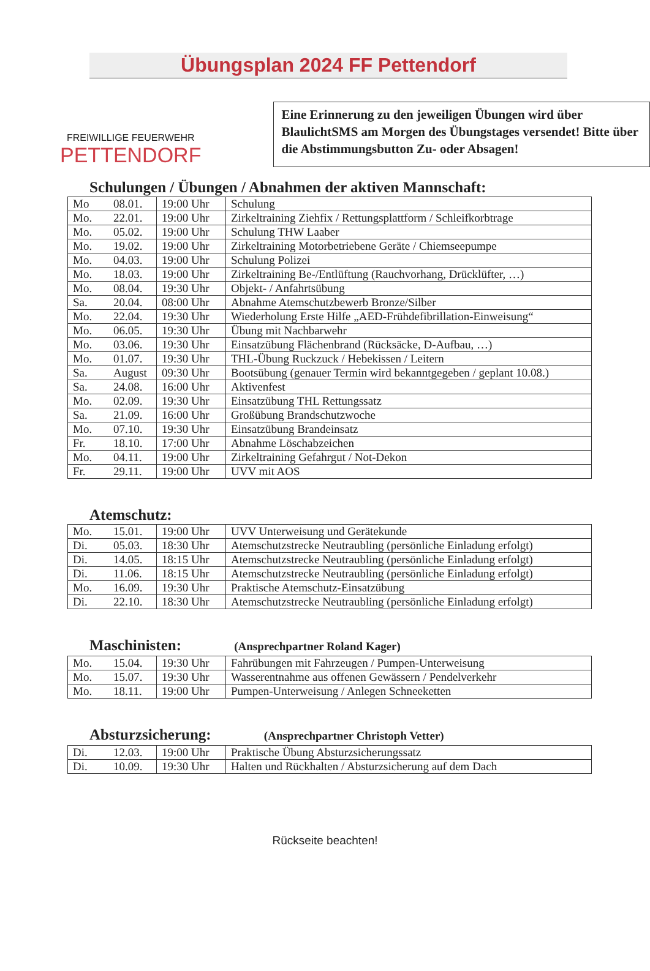Übungsplan 2024 FF Pettendorf
FREIWILLIGE FEUERWEHR
PETTENDORF
Eine Erinnerung zu den jeweiligen Übungen wird über BlaulichtSMS am Morgen des Übungstages versendet! Bitte über die Abstimmungsbutton Zu- oder Absagen!
Schulungen / Übungen / Abnahmen der aktiven Mannschaft:
| Mo | 08.01. | 19:00 Uhr | Schulung |
| Mo. | 22.01. | 19:00 Uhr | Zirkeltraining Ziehfix / Rettungsplattform / Schleifkorbtrage |
| Mo. | 05.02. | 19:00 Uhr | Schulung THW Laaber |
| Mo. | 19.02. | 19:00 Uhr | Zirkeltraining Motorbetriebene Geräte / Chiemseepumpe |
| Mo. | 04.03. | 19:00 Uhr | Schulung Polizei |
| Mo. | 18.03. | 19:00 Uhr | Zirkeltraining Be-/Entlüftung (Rauchvorhang, Drücklüfter, …) |
| Mo. | 08.04. | 19:30 Uhr | Objekt- / Anfahrtsübung |
| Sa. | 20.04. | 08:00 Uhr | Abnahme Atemschutzbewerb Bronze/Silber |
| Mo. | 22.04. | 19:30 Uhr | Wiederholung Erste Hilfe „AED-Frühdefibrillation-Einweisung“ |
| Mo. | 06.05. | 19:30 Uhr | Übung mit Nachbarwehr |
| Mo. | 03.06. | 19:30 Uhr | Einsatzübung Flächenbrand (Rücksäcke, D-Aufbau, …) |
| Mo. | 01.07. | 19:30 Uhr | THL-Übung Ruckzuck / Hebekissen / Leitern |
| Sa. | August | 09:30 Uhr | Bootsübung (genauer Termin wird bekanntgegeben / geplant 10.08.) |
| Sa. | 24.08. | 16:00 Uhr | Aktivenfest |
| Mo. | 02.09. | 19:30 Uhr | Einsatzübung THL Rettungssatz |
| Sa. | 21.09. | 16:00 Uhr | Großübung Brandschutzwoche |
| Mo. | 07.10. | 19:30 Uhr | Einsatzübung Brandeinsatz |
| Fr. | 18.10. | 17:00 Uhr | Abnahme Löschabzeichen |
| Mo. | 04.11. | 19:00 Uhr | Zirkeltraining Gefahrgut / Not-Dekon |
| Fr. | 29.11. | 19:00 Uhr | UVV mit AOS |
Atemschutz:
| Mo. | 15.01. | 19:00 Uhr | UVV Unterweisung und Gerätekunde |
| Di. | 05.03. | 18:30 Uhr | Atemschutzstrecke Neutraubling (persönliche Einladung erfolgt) |
| Di. | 14.05. | 18:15 Uhr | Atemschutzstrecke Neutraubling (persönliche Einladung erfolgt) |
| Di. | 11.06. | 18:15 Uhr | Atemschutzstrecke Neutraubling (persönliche Einladung erfolgt) |
| Mo. | 16.09. | 19:30 Uhr | Praktische Atemschutz-Einsatzübung |
| Di. | 22.10. | 18:30 Uhr | Atemschutzstrecke Neutraubling (persönliche Einladung erfolgt) |
Maschinisten: (Ansprechpartner Roland Kager)
| Mo. | 15.04. | 19:30 Uhr | Fahrübungen mit Fahrzeugen / Pumpen-Unterweisung |
| Mo. | 15.07. | 19:30 Uhr | Wasserentnahme aus offenen Gewässern / Pendelverkehr |
| Mo. | 18.11. | 19:00 Uhr | Pumpen-Unterweisung / Anlegen Schneeketten |
Absturzsicherung: (Ansprechpartner Christoph Vetter)
| Di. | 12.03. | 19:00 Uhr | Praktische Übung Absturzsicherungssatz |
| Di. | 10.09. | 19:30 Uhr | Halten und Rückhalten / Absturzsicherung auf dem Dach |
Rückseite beachten!